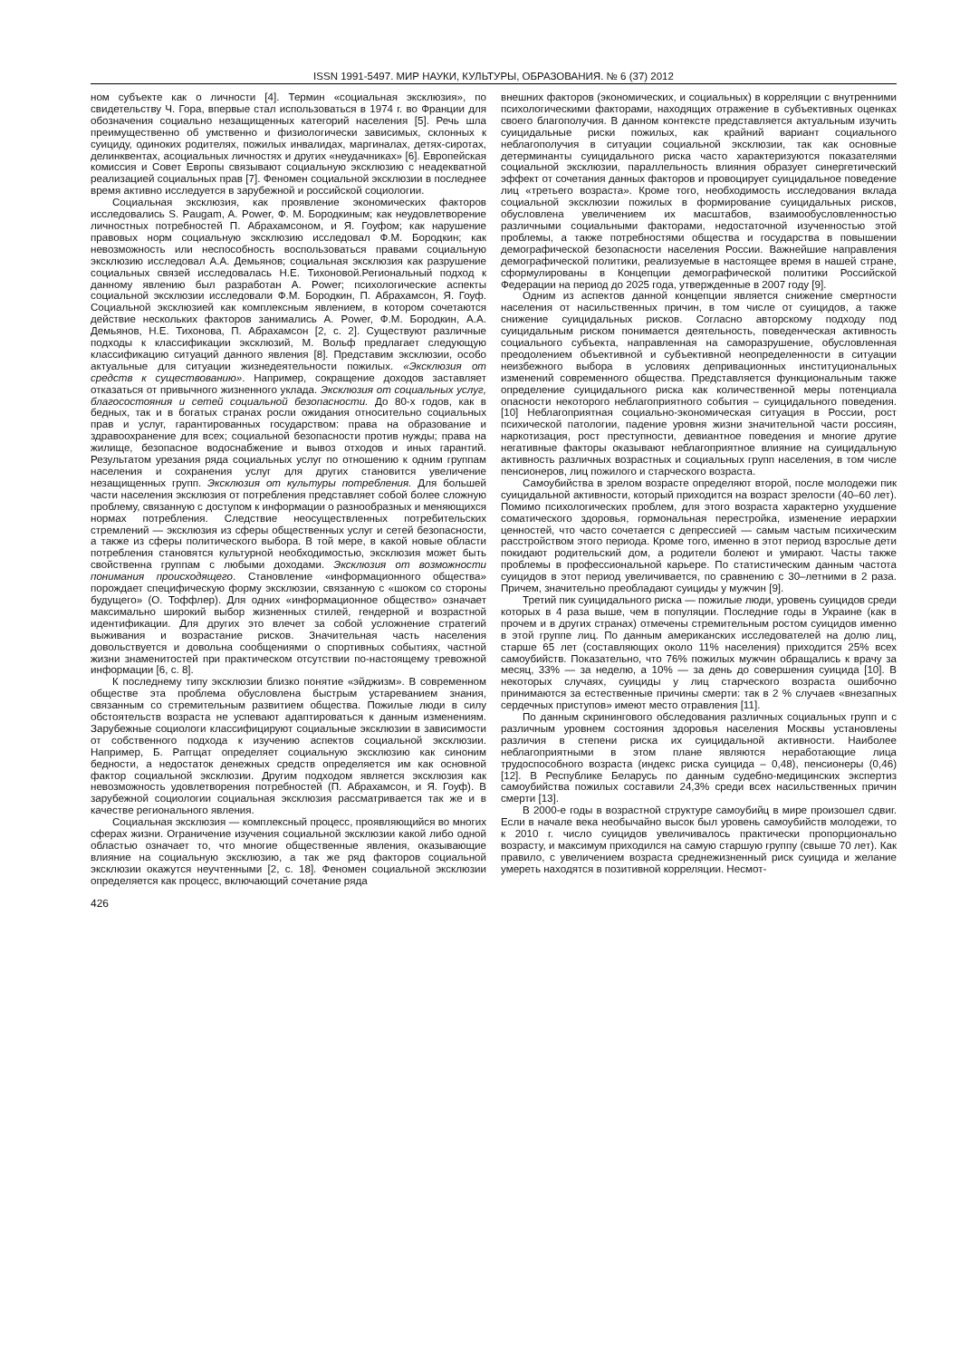ISSN 1991-5497. МИР НАУКИ, КУЛЬТУРЫ, ОБРАЗОВАНИЯ. № 6 (37) 2012
ном субъекте как о личности [4]. Термин «социальная эксклюзия», по свидетельству Ч. Гора, впервые стал использоваться в 1974 г. во Франции для обозначения социально незащищенных категорий населения [5]. Речь шла преимущественно об умственно и физиологически зависимых, склонных к суициду, одиноких родителях, пожилых инвалидах, маргиналах, детях-сиротах, делинквентах, асоциальных личностях и других «неудачниках» [6]. Европейская комиссия и Совет Европы связывают социальную эксклюзию с неадекватной реализацией социальных прав [7]. Феномен социальной эксклюзии в последнее время активно исследуется в зарубежной и российской социологии.
Социальная эксклюзия, как проявление экономических факторов исследовались S. Paugam, A. Power, Ф. М. Бородкиным; как неудовлетворение личностных потребностей П. Абрахамсоном, и Я. Гоуфом; как нарушение правовых норм социальную эксклюзию исследовал Ф.М. Бородкин; как невозможность или неспособность воспользоваться правами социальную эксклюзию исследовал А.А. Демьянов; социальная эксклюзия как разрушение социальных связей исследовалась Н.Е. Тихоновой.Региональный подход к данному явлению был разработан A. Power; психологические аспекты социальной эксклюзии исследовали Ф.М. Бородкин, П. Абрахамсон, Я. Гоуф. Социальной эксклюзией как комплексным явлением, в котором сочетаются действие нескольких факторов занимались A. Power, Ф.М. Бородкин, А.А. Демьянов, Н.Е. Тихонова, П. Абрахамсон [2, с. 2]. Существуют различные подходы к классификации эксклюзий, М. Вольф предлагает следующую классификацию ситуаций данного явления [8]. Представим эксклюзии, особо актуальные для ситуации жизнедеятельности пожилых. «Эксклюзия от средств к существованию». Например, сокращение доходов заставляет отказаться от привычного жизненного уклада. Эксклюзия от социальных услуг, благосостояния и сетей социальной безопасности. До 80-х годов, как в бедных, так и в богатых странах росли ожидания относительно социальных прав и услуг, гарантированных государством: права на образование и здравоохранение для всех; социальной безопасности против нужды; права на жилище, безопасное водоснабжение и вывоз отходов и иных гарантий. Результатом урезания ряда социальных услуг по отношению к одним группам населения и сохранения услуг для других становится увеличение незащищенных групп. Эксклюзия от культуры потребления. Для большей части населения эксклюзия от потребления представляет собой более сложную проблему, связанную с доступом к информации о разнообразных и меняющихся нормах потребления. Следствие неосуществленных потребительских стремлений — эксклюзия из сферы общественных услуг и сетей безопасности, а также из сферы политического выбора. В той мере, в какой новые области потребления становятся культурной необходимостью, эксклюзия может быть свойственна группам с любыми доходами. Эксклюзия от возможности понимания происходящего. Становление «информационного общества» порождает специфическую форму эксклюзии, связанную с «шоком со стороны будущего» (О. Тоффлер). Для одних «информационное общество» означает максимально широкий выбор жизненных стилей, гендерной и возрастной идентификации. Для других это влечет за собой усложнение стратегий выживания и возрастание рисков. Значительная часть населения довольствуется и довольна сообщениями о спортивных событиях, частной жизни знаменитостей при практическом отсутствии по-настоящему тревожной информации [6, с. 8].
К последнему типу эксклюзии близко понятие «эйджизм». В современном обществе эта проблема обусловлена быстрым устареванием знания, связанным со стремительным развитием общества. Пожилые люди в силу обстоятельств возраста не успевают адаптироваться к данным изменениям. Зарубежные социологи классифицируют социальные эксклюзии в зависимости от собственного подхода к изучению аспектов социальной эксклюзии. Например, Б. Parгщат определяет социальную эксклюзию как синоним бедности, а недостаток денежных средств определяется им как основной фактор социальной эксклюзии. Другим подходом является эксклюзия как невозможность удовлетворения потребностей (П. Абрахамсон, и Я. Гоуф). В зарубежной социологии социальная эксклюзия рассматривается так же и в качестве регионального явления.
Социальная эксклюзия — комплексный процесс, проявляющийся во многих сферах жизни. Ограничение изучения социальной эксклюзии какой либо одной областью означает то, что многие общественные явления, оказывающие влияние на социальную эксклюзию, а так же ряд факторов социальной эксклюзии окажутся неучтенными [2, с. 18]. Феномен социальной эксклюзии определяется как процесс, включающий сочетание ряда
426
внешних факторов (экономических, и социальных) в корреляции с внутренними психологическими факторами, находящих отражение в субъективных оценках своего благополучия. В данном контексте представляется актуальным изучить суицидальные риски пожилых, как крайний вариант социального неблагополучия в ситуации социальной эксклюзии, так как основные детерминанты суицидального риска часто характеризуются показателями социальной эксклюзии, параллельность влияния образует синергетический эффект от сочетания данных факторов и провоцирует суицидальное поведение лиц «третьего возраста». Кроме того, необходимость исследования вклада социальной эксклюзии пожилых в формирование суицидальных рисков, обусловлена увеличением их масштабов, взаимообусловленностью различными социальными факторами, недостаточной изученностью этой проблемы, а также потребностями общества и государства в повышении демографической безопасности населения России. Важнейшие направления демографической политики, реализуемые в настоящее время в нашей стране, сформулированы в Концепции демографической политики Российской Федерации на период до 2025 года, утвержденные в 2007 году [9].
Одним из аспектов данной концепции является снижение смертности населения от насильственных причин, в том числе от суицидов, а также снижение суицидальных рисков. Согласно авторскому подходу под суицидальным риском понимается деятельность, поведенческая активность социального субъекта, направленная на саморазрушение, обусловленная преодолением объективной и субъективной неопределенности в ситуации неизбежного выбора в условиях депривационных институциональных изменений современного общества. Представляется функциональным также определение суицидального риска как количественной меры потенциала опасности некоторого неблагоприятного события – суицидального поведения.[10] Неблагоприятная социально-экономическая ситуация в России, рост психической патологии, падение уровня жизни значительной части россиян, наркотизация, рост преступности, девиантное поведения и многие другие негативные факторы оказывают неблагоприятное влияние на суицидальную активность различных возрастных и социальных групп населения, в том числе пенсионеров, лиц пожилого и старческого возраста.
Самоубийства в зрелом возрасте определяют второй, после молодежи пик суицидальной активности, который приходится на возраст зрелости (40–60 лет). Помимо психологических проблем, для этого возраста характерно ухудшение соматического здоровья, гормональная перестройка, изменение иерархии ценностей, что часто сочетается с депрессией — самым частым психическим расстройством этого периода. Кроме того, именно в этот период взрослые дети покидают родительский дом, а родители болеют и умирают. Часты также проблемы в профессиональной карьере. По статистическим данным частота суицидов в этот период увеличивается, по сравнению с 30–летними в 2 раза. Причем, значительно преобладают суициды у мужчин [9].
Третий пик суицидального риска — пожилые люди, уровень суицидов среди которых в 4 раза выше, чем в популяции. Последние годы в Украине (как в прочем и в других странах) отмечены стремительным ростом суицидов именно в этой группе лиц. По данным американских исследователей на долю лиц, старше 65 лет (составляющих около 11% населения) приходится 25% всех самоубийств. Показательно, что 76% пожилых мужчин обращались к врачу за месяц, 33% — за неделю, а 10% — за день до совершения суицида [10]. В некоторых случаях, суициды у лиц старческого возраста ошибочно принимаются за естественные причины смерти: так в 2 % случаев «внезапных сердечных приступов» имеют место отравления [11].
По данным скринингового обследования различных социальных групп и с различным уровнем состояния здоровья населения Москвы установлены различия в степени риска их суицидальной активности. Наиболее неблагоприятными в этом плане являются неработающие лица трудоспособного возраста (индекс риска суицида – 0,48), пенсионеры (0,46) [12]. В Республике Беларусь по данным судебно-медицинских экспертиз самоубийства пожилых составили 24,3% среди всех насильственных причин смерти [13].
В 2000-е годы в возрастной структуре самоубийц в мире произошел сдвиг. Если в начале века необычайно высок был уровень самоубийств молодежи, то к 2010 г. число суицидов увеличивалось практически пропорционально возрасту, и максимум приходился на самую старшую группу (свыше 70 лет). Как правило, с увеличением возраста среднежизненный риск суицида и желание умереть находятся в позитивной корреляции. Несмот-